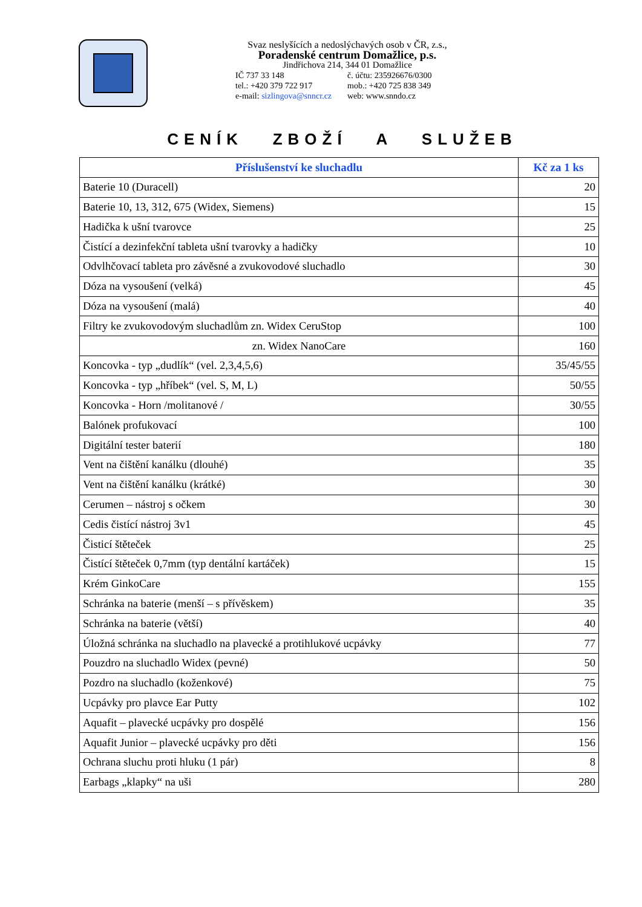Svaz neslyšících a nedoslýchavých osob v ČR, z.s.,
Poradenské centrum Domažlice, p.s.
Jindřichova 214, 344 01 Domažlice
IČ 737 33 148 č. účtu: 235926676/0300
tel.: +420 379 722 917 mob.: +420 725 838 349
e-mail: sizlingova@snncr.cz web: www.snndo.cz
CENÍK ZBOŽÍ A SLUŽEB
| Příslušenství ke sluchadlu | Kč za 1 ks |
| --- | --- |
| Baterie 10 (Duracell) | 20 |
| Baterie 10, 13, 312, 675 (Widex, Siemens) | 15 |
| Hadička k ušní tvarovce | 25 |
| Čistící a dezinfekční tableta ušní tvarovky a hadičky | 10 |
| Odvlhčovací tableta pro závěsné a zvukovodové sluchadlo | 30 |
| Dóza na vysoušení (velká) | 45 |
| Dóza na vysoušení (malá) | 40 |
| Filtry ke zvukovodovým sluchadlům zn. Widex CeruStop | 100 |
| zn. Widex NanoCare | 160 |
| Koncovka - typ „dudlík“ (vel. 2,3,4,5,6) | 35/45/55 |
| Koncovka - typ „hříbek“ (vel. S, M, L) | 50/55 |
| Koncovka - Horn /molitanové / | 30/55 |
| Balónek profukovací | 100 |
| Digitální tester baterií | 180 |
| Vent na čištění kanálku (dlouhé) | 35 |
| Vent na čištění kanálku (krátké) | 30 |
| Cerumen – nástroj s očkem | 30 |
| Cedis čistící nástroj 3v1 | 45 |
| Čisticí štěteček | 25 |
| Čistící štěteček 0,7mm (typ dentální kartáček) | 15 |
| Krém GinkoCare | 155 |
| Schránka na baterie (menší – s přívěskem) | 35 |
| Schránka na baterie (větší) | 40 |
| Úložná schránka na sluchadlo na plavecké a protihlukové ucpávky | 77 |
| Pouzdro na sluchadlo Widex (pevné) | 50 |
| Pozdro na sluchadlo (koženkové) | 75 |
| Ucpávky pro plavce Ear Putty | 102 |
| Aquafit – plavecké ucpávky pro dospělé | 156 |
| Aquafit Junior – plavecké ucpávky pro děti | 156 |
| Ochrana sluchu proti hluku (1 pár) | 8 |
| Earbags „klapky“ na uši | 280 |